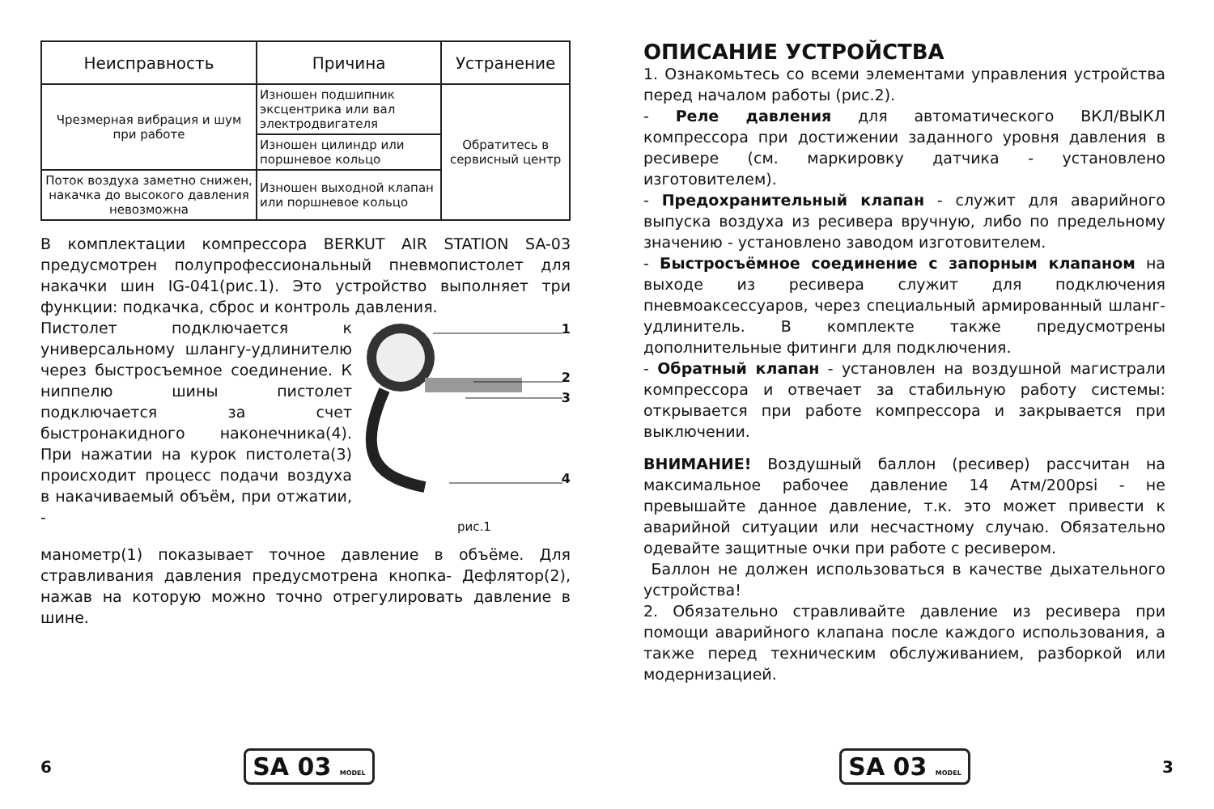| Неисправность | Причина | Устранение |
| --- | --- | --- |
| Чрезмерная вибрация и шум при работе | Изношен подшипник эксцентрика или вал электродвигателя | Обратитесь в сервисный центр |
| | Изношен цилиндр или поршневое кольцо | |
| Поток воздуха заметно снижен, накачка до высокого давления невозможна | Изношен выходной клапан или поршневое кольцо | |
В комплектации компрессора BERKUT AIR STATION SA-03 предусмотрен полупрофессиональный пневмопистолет для накачки шин IG-041(рис.1). Это устройство выполняет три функции: подкачка, сброс и контроль давления.
Пистолет подключается к универсальному шлангу-удлинителю через быстросъемное соединение. К ниппелю шины пистолет подключается за счет быстронакидного наконечника(4). При нажатии на курок пистолета(3) происходит процесс подачи воздуха в накачиваемый объём, при отжатии, -
1
2
3
4
рис.1
манометр(1) показывает точное давление в объёме. Для стравливания давления предусмотрена кнопка- Дефлятор(2), нажав на которую можно точно отрегулировать давление в шине.
6 SA 03 MODEL
ОПИСАНИЕ УСТРОЙСТВА
1. Ознакомьтесь со всеми элементами управления устройства перед началом работы (рис.2).
- Реле давления для автоматического ВКЛ/ВЫКЛ компрессора при достижении заданного уровня давления в ресивере (см. маркировку датчика - установлено изготовителем).
- Предохранительный клапан - служит для аварийного выпуска воздуха из ресивера вручную, либо по предельному значению - установлено заводом изготовителем.
- Быстросъёмное соединение с запорным клапаном на выходе из ресивера служит для подключения пневмоаксессуаров, через специальный армированный шланг-удлинитель. В комплекте также предусмотрены дополнительные фитинги для подключения.
- Обратный клапан - установлен на воздушной магистрали компрессора и отвечает за стабильную работу системы: открывается при работе компрессора и закрывается при выключении.
ВНИМАНИЕ! Воздушный баллон (ресивер) рассчитан на максимальное рабочее давление 14 Атм/200psi - не превышайте данное давление, т.к. это может привести к аварийной ситуации или несчастному случаю. Обязательно одевайте защитные очки при работе с ресивером.
Баллон не должен использоваться в качестве дыхательного устройства!
2. Обязательно стравливайте давление из ресивера при помощи аварийного клапана после каждого использования, а также перед техническим обслуживанием, разборкой или модернизацией.
SA 03 MODEL 3